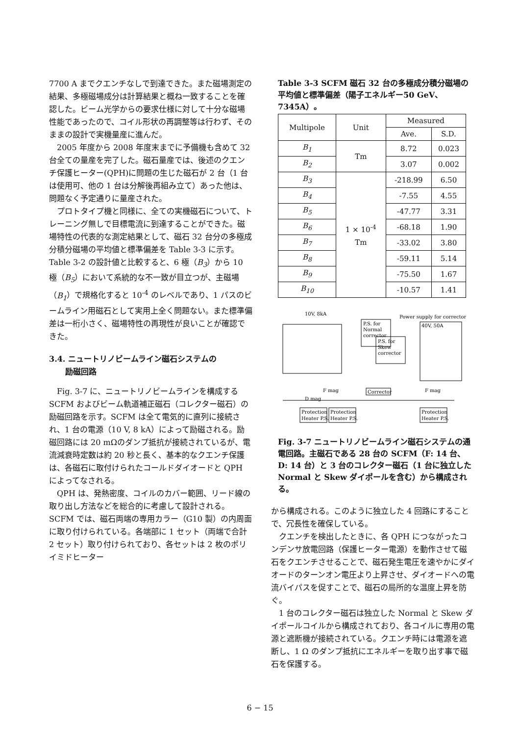7700 A までクエンチなしで到達できた。また磁場測定の結果、多極磁場成分は計算結果と概ね一致することを確認した。ビーム光学からの要求仕様に対して十分な磁場性能であったので、コイル形状の再調整等は行わず、そのままの設計で実機量産に進んだ。
2005 年度から 2008 年度末までに予備機も含めて 32 台全ての量産を完了した。磁石量産では、後述のクエンチ保護ヒーター(QPH)に問題の生じた磁石が 2 台（1 台は使用可、他の 1 台は分解後再組み立て）あった他は、問題なく予定通りに量産された。
プロトタイプ機と同様に、全ての実機磁石について、トレーニング無しで目標電流に到達することができた。磁場特性の代表的な測定結果として、磁石 32 台分の多極成分積分磁場の平均値と標準偏差を Table 3-3 に示す。Table 3-2 の設計値と比較すると、6 極（B<sub>3</sub>）から 10 極（B<sub>5</sub>）において系統的な不一致が目立つが、主磁場（B<sub>1</sub>）で規格化すると 10<sup>-4</sup> のレベルであり、1 パスのビームライン用磁石として実用上全く問題ない。また標準偏差は一桁小さく、磁場特性の再現性が良いことが確認できた。
3.4. ニュートリノビームライン磁石システムの
励磁回路
Fig. 3-7 に、ニュートリノビームラインを構成する SCFM およびビーム軌道補正磁石（コレクター磁石）の励磁回路を示す。SCFM は全て電気的に直列に接続され、1 台の電源（10 V, 8 kA）によって励磁される。励磁回路には 20 mΩのダンプ抵抗が接続されているが、電流減衰時定数は約 20 秒と長く、基本的なクエンチ保護は、各磁石に取付けられたコールドダイオードと QPH によってなされる。
QPH は、発熱密度、コイルのカバー範囲、リード線の取り出し方法などを総合的に考慮して設計される。SCFM では、磁石両端の専用カラー（G10 製）の内周面に取り付けられている。各端部に 1 セット（両端で合計 2 セット）取り付けられており、各セットは 2 枚のポリイミドヒーター
Table 3-3 SCFM 磁石 32 台の多極成分積分磁場の平均値と標準偏差（陽子エネルギー50 GeV、7345A）。
| Multipole | Unit | Measured | |
| --- | --- | --- | --- |
| | | Ave. | S.D. |
| B<sub>1</sub> | Tm | 8.72 | 0.023 |
| B<sub>2</sub> | | 3.07 | 0.002 |
| B<sub>3</sub> | 1 × 10<sup>-4</sup> Tm | -218.99 | 6.50 |
| B<sub>4</sub> | | -7.55 | 4.55 |
| B<sub>5</sub> | | -47.77 | 3.31 |
| B<sub>6</sub> | | -68.18 | 1.90 |
| B<sub>7</sub> | | -33.02 | 3.80 |
| B<sub>8</sub> | | -59.11 | 5.14 |
| B<sub>9</sub> | | -75.50 | 1.67 |
| B<sub>10</sub> | | -10.57 | 1.41 |
10V, 8kA
P.S. for
Normal
corrector
P.S. for
Skew
corrector
Power supply for corrector
40V, 50A
Corrector
D mag
F mag
F mag
Protection
Heater P.S.
Protection
Heater P.S.
Protection
Heater P.S.
Fig. 3-7 ニュートリノビームライン磁石システムの通電回路。主磁石である 28 台の SCFM（F: 14 台、D: 14 台）と 3 台のコレクター磁石（1 台に独立した Normal と Skew ダイポールを含む）から構成される。
から構成される。このように独立した 4 回路にすることで、冗長性を確保している。
クエンチを検出したときに、各 QPH につながったコンデンサ放電回路（保護ヒーター電源）を動作させて磁石をクエンチさせることで、磁石発生電圧を速やかにダイオードのターンオン電圧より上昇させ、ダイオードへの電流バイパスを促すことで、磁石の局所的な温度上昇を防ぐ。
1 台のコレクター磁石は独立した Normal と Skew ダイポールコイルから構成されており、各コイルに専用の電源と遮断機が接続されている。クエンチ時には電源を遮断し、1 Ω のダンプ抵抗にエネルギーを取り出す事で磁石を保護する。
6 − 15